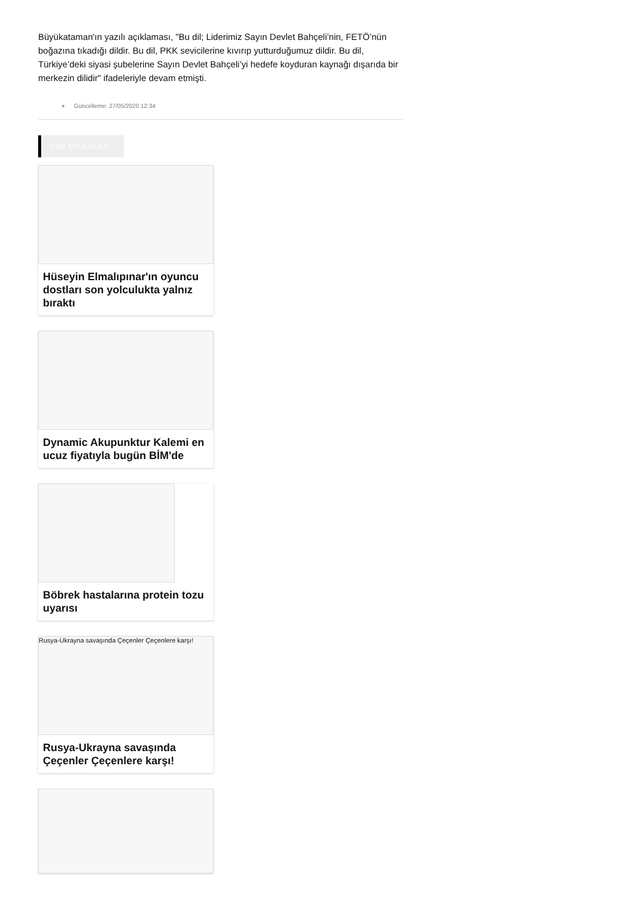Büyükataman'ın yazılı açıklaması, "Bu dil; Liderimiz Sayın Devlet Bahçeli’nin, FETÖ’nün boğazına tıkadığı dildir. Bu dil, PKK sevicilerine kıvırıp yutturduğumuz dildir. Bu dil, Türkiye’deki siyasi şubelerine Sayın Devlet Bahçeli’yi hedefe koyduran kaynağı dışarıda bir merkezin dilidir" ifadeleriyle devam etmişti.
Güncelleme: 27/05/2020 12:34
ÖNE ÇIKANLAR
Hüseyin Elmalıpınar'ın oyuncu dostları son yolculukta yalnız bıraktı
Dynamic Akupunktur Kalemi en ucuz fiyatıyla bugün BİM'de
Böbrek hastalarına protein tozu uyarısı
Rusya-Ukrayna savaşında Çeçenler Çeçenlere karşı!
Rusya-Ukrayna savaşında Çeçenler Çeçenlere karşı!